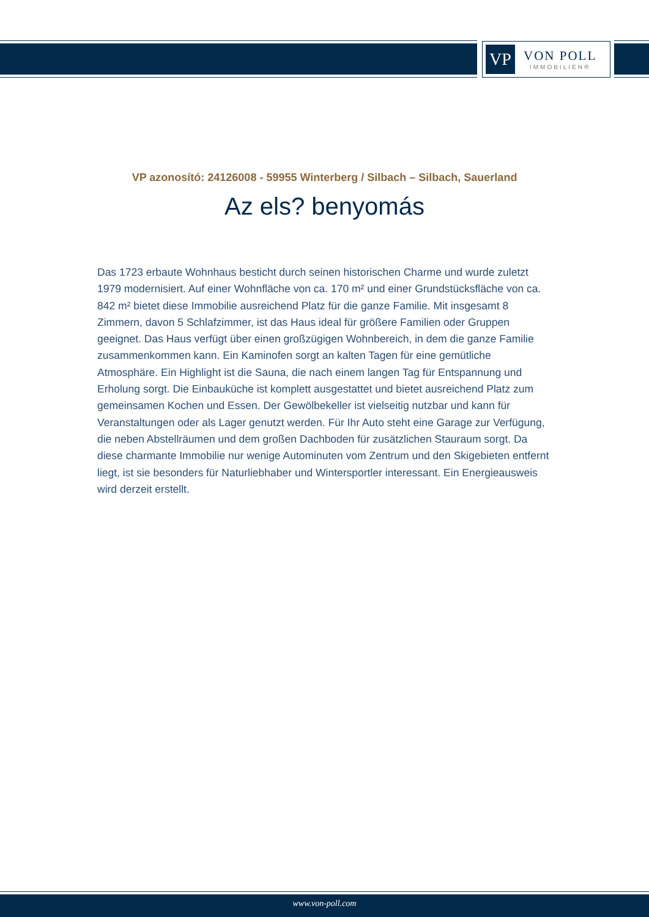VP
VON POLL
IMMOBILIEN®
VP azonosító: 24126008 - 59955 Winterberg / Silbach – Silbach, Sauerland
Az els? benyomás
Das 1723 erbaute Wohnhaus besticht durch seinen historischen Charme und wurde zuletzt 1979 modernisiert. Auf einer Wohnfläche von ca. 170 m² und einer Grundstücksfläche von ca. 842 m² bietet diese Immobilie ausreichend Platz für die ganze Familie. Mit insgesamt 8 Zimmern, davon 5 Schlafzimmer, ist das Haus ideal für größere Familien oder Gruppen geeignet. Das Haus verfügt über einen großzügigen Wohnbereich, in dem die ganze Familie zusammenkommen kann. Ein Kaminofen sorgt an kalten Tagen für eine gemütliche Atmosphäre. Ein Highlight ist die Sauna, die nach einem langen Tag für Entspannung und Erholung sorgt. Die Einbauküche ist komplett ausgestattet und bietet ausreichend Platz zum gemeinsamen Kochen und Essen. Der Gewölbekeller ist vielseitig nutzbar und kann für Veranstaltungen oder als Lager genutzt werden. Für Ihr Auto steht eine Garage zur Verfügung, die neben Abstellräumen und dem großen Dachboden für zusätzlichen Stauraum sorgt. Da diese charmante Immobilie nur wenige Autominuten vom Zentrum und den Skigebieten entfernt liegt, ist sie besonders für Naturliebhaber und Wintersportler interessant. Ein Energieausweis wird derzeit erstellt.
www.von-poll.com